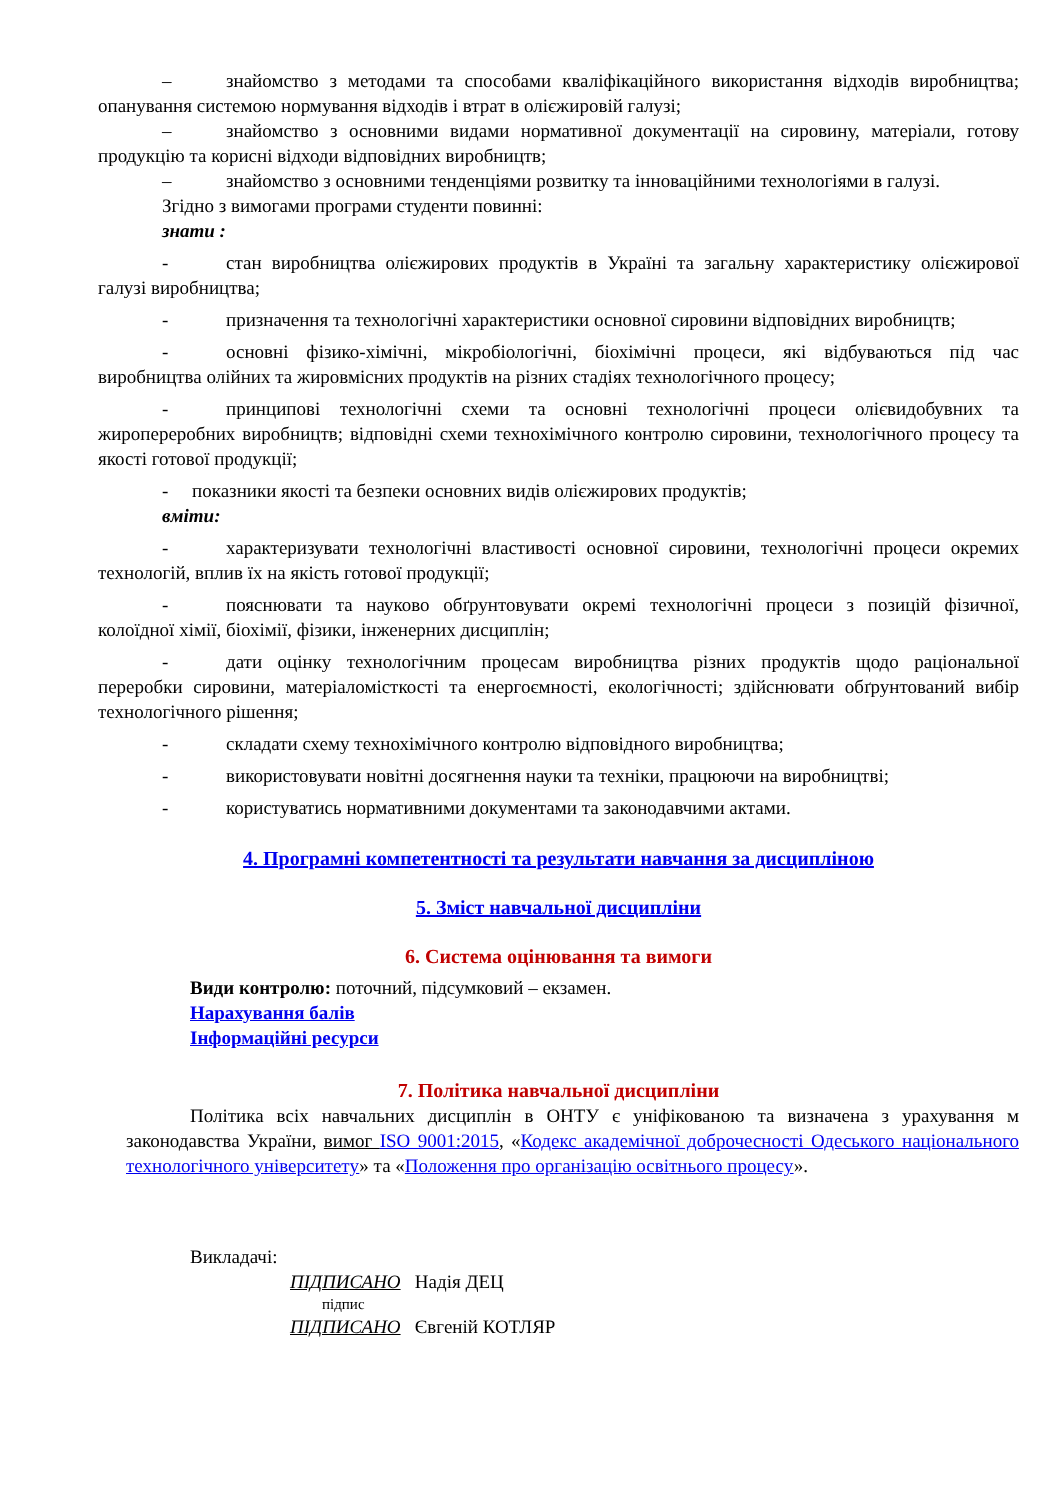– знайомство з методами та способами кваліфікаційного використання відходів виробництва; опанування системою нормування відходів і втрат в олієжировій галузі;
– знайомство з основними видами нормативної документації на сировину, матеріали, готову продукцію та корисні відходи відповідних виробництв;
– знайомство з основними тенденціями розвитку та інноваційними технологіями в галузі.
Згідно з вимогами програми студенти повинні:
знати :
- стан виробництва олієжирових продуктів в Україні та загальну характеристику олієжирової галузі виробництва;
- призначення та технологічні характеристики основної сировини відповідних виробництв;
- основні фізико-хімічні, мікробіологічні, біохімічні процеси, які відбуваються під час виробництва олійних та жировмісних продуктів на різних стадіях технологічного процесу;
- принципові технологічні схеми та основні технологічні процеси олієвидобувних та жиропереробних виробництв; відповідні схеми технохімічного контролю сировини, технологічного процесу та якості готової продукції;
- показники якості та безпеки основних видів олієжирових продуктів;
вміти:
- характеризувати технологічні властивості основної сировини, технологічні процеси окремих технологій, вплив їх на якість готової продукції;
- пояснювати та науково обґрунтовувати окремі технологічні процеси з позицій фізичної, колоїдної хімії, біохімії, фізики, інженерних дисциплін;
- дати оцінку технологічним процесам виробництва різних продуктів щодо раціональної переробки сировини, матеріаломісткості та енергоємності, екологічності; здійснювати обґрунтований вибір технологічного рішення;
- складати схему технохімічного контролю відповідного виробництва;
- використовувати новітні досягнення науки та техніки, працюючи на виробництві;
- користуватись нормативними документами та законодавчими актами.
4. Програмні компетентності та результати навчання за дисципліною
5. Зміст навчальної дисципліни
6. Система оцінювання та вимоги
Види контролю: поточний, підсумковий – екзамен.
Нарахування балів
Інформаційні ресурси
7. Політика навчальної дисципліни
Політика всіх навчальних дисциплін в ОНТУ є уніфікованою та визначена з урахування м законодавства України, вимог ISO 9001:2015, «Кодекс академічної доброчесності Одеського національного технологічного університету» та «Положення про організацію освітнього процесу».
Викладачі:
ПІДПИСАНО Надія ДЕЦ
підпис
ПІДПИСАНО Євгеній КОТЛЯР